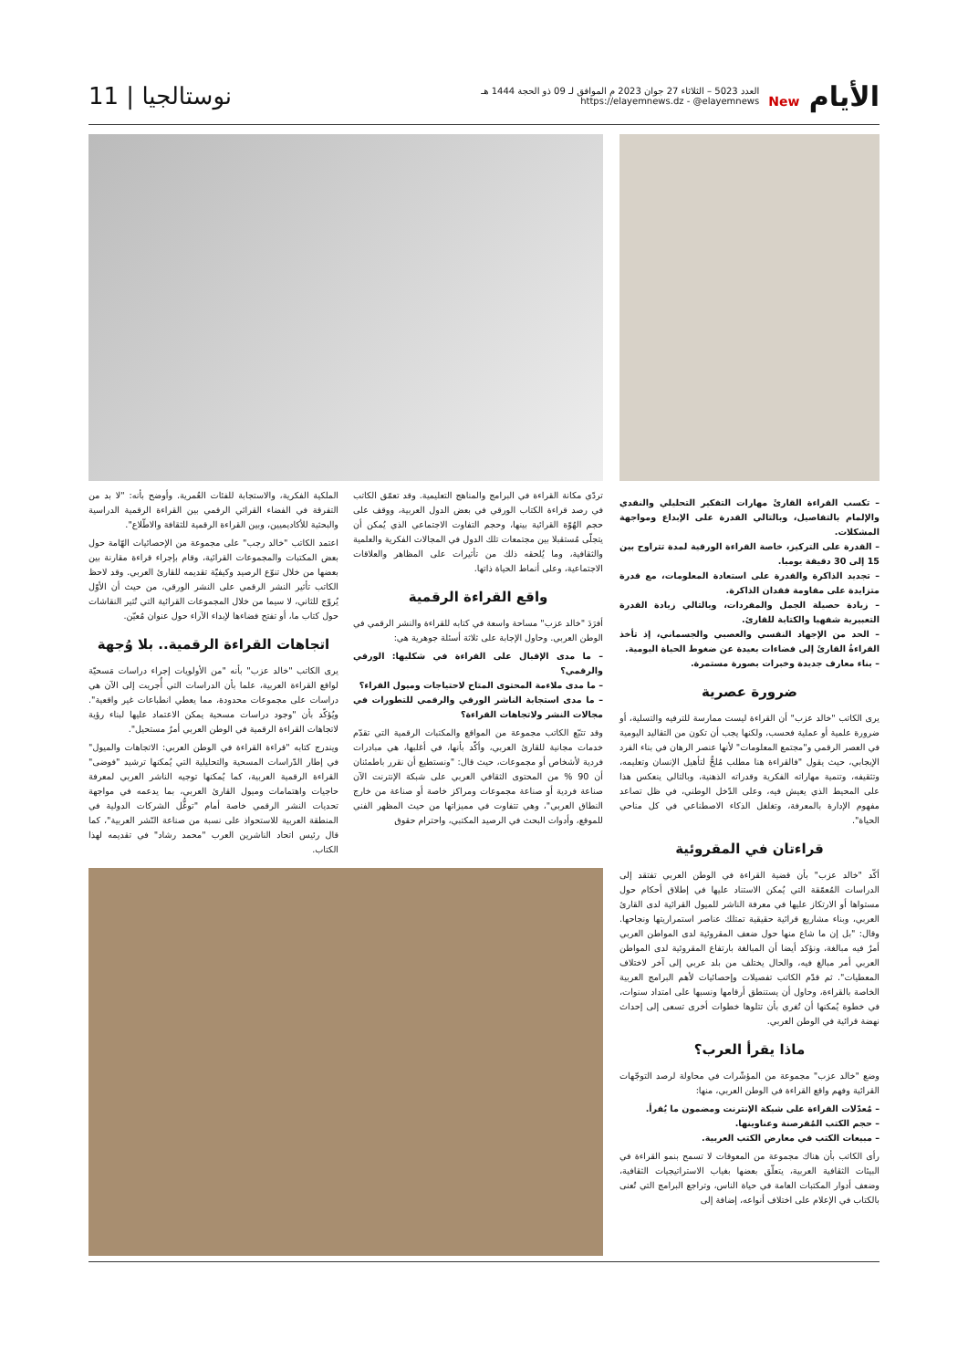الأيام New
العدد 5023 – الثلاثاء 27 جوان 2023 م الموافق لـ 09 ذو الحجة 1444 هـ
https://elayemnews.dz - @elayemnews
نوستالجيا | 11
– تكسب القراءة القارئَ مهارات التفكير التحليلي والنقدي والإلمام بالتفاصيل، وبالتالي القدرة على الإبداع ومواجهة المشكلات.
– القدرة على التركيز، خاصة القراءة الورقية لمدة تتراوح بين 15 إلى 30 دقيقة يوميا.
– تجديد الذاكرة والقدرة على استعادة المعلومات، مع قدرة متزايدة على مقاومة فقدان الذاكرة.
– زيادة حصيلة الجمل والمفردات، وبالتالي زيادة القدرة التعبيرية شفهيا والكتابة للقارئ.
– الحد من الإجهاد النفسي والعصبي والجسماني، إذ تأخذ القراءةُ القارئَ إلى فضاءات بعيدة عن ضغوط الحياة اليومية.
– بناء معارف جديدة وخبرات بصورة مستمرة.
ضرورة عصرية
يرى الكاتب "خالد عزب" أن القراءة ليست ممارسة للترفيه والتسلية، أو ضرورة علمية أو عملية فحسب، ولكنها يجب أن تكون من التقاليد اليومية في العصر الرقمي و"مجتمع المعلومات" لأنها عنصر الرهان في بناء الفرد الإيجابي، حيث يقول "فالقراءة هنا مطلب مُلحٌّ لتأهيل الإنسان وتعليمه، وتثقيفه، وتنمية مهاراته الفكرية وقدراته الذهنية، وبالتالي ينعكس هذا على المحيط الذي يعيش فيه، وعلى الدّخل الوطني، في ظل تصاعد مفهوم الإدارة بالمعرفة، وتغلغل الذكاء الاصطناعي في كل مناحي الحياة".
قراءتان في المقروئية
أكّد "خالد عزب" بأن قضية القراءة في الوطن العربي تفتقد إلى الدراسات المُعمّقة التي يُمكن الاستناد عليها في إطلاق أحكام حول مستواها أو الارتكاز عليها في معرفة الناشر للميول القرائية لدى القارئ العربي، وبناء مشاريع قرائية حقيقية تمتلك عناصر استمراريتها ونجاحها. وقال: "بل إن ما شاع منها حول ضعف المقروئية لدى المواطن العربي أمرٌ فيه مبالغة، ونؤكد أيضا أن المبالغة بارتفاع المقروئية لدى المواطن العربي أمر مبالغ فيه، والحال يختلف من بلد عربي إلى آخر لاختلاف المعطيات". ثم قدّم الكاتب تفصيلات وإحصائيات لأهم البرامج العربية الخاصة بالقراءة، وحاول أن يستنطق أرقامها ونسبها على امتداد سنوات، في خطوة يُمكنها أن تُغري بأن تتلوها خطوات أخرى تسعى إلى إحداث نهضة قرائية في الوطن العربي.
ماذا يقرأ العرب؟
وضع "خالد عزب" مجموعة من المؤشّرات في محاولة لرصد التوجّهات القرائية وفهم واقع القراءة في الوطن العربي، منها:
– مُعدّلات القراءة على شبكة الإنترنت ومضمون ما يُقرأ.
– حجم الكتب المُقرصنة وعناوينها.
– مبيعات الكتب في معارض الكتب العربية.
رأى الكاتب بأن هناك مجموعة من المعوقات لا تسمح بنمو القراءة في البيئات الثقافية العربية، يتعلّق بعضها بغياب الاستراتيجيات الثقافية، وضعف أدوار المكتبات العامة في حياة الناس، وتراجع البرامج التي تُعنى بالكتاب في الإعلام على اختلاف أنواعه، إضافة إلى
تردّي مكانة القراءة في البرامج والمناهج التعليمية. وقد تعمّق الكاتب في رصد قراءة الكتاب الورقي في بعض الدول العربية، ووقف على حجم الهُوّة القرائية بينها، وحجم التفاوت الاجتماعي الذي يُمكن أن يتجلّى مُستقبلا بين مجتمعات تلك الدول في المجالات الفكرية والعلمية والثقافية، وما يُلحقه ذلك من تأثيرات على المظاهر والعلاقات الاجتماعية، وعلى أنماط الحياة ذاتها.
واقع القراءة الرقمية
أفرَدَ "خالد عزب" مساحة واسعة في كتابه للقراءة والنشر الرقمي في الوطن العربي. وحاول الإجابة على ثلاثة أسئلة جوهرية هي:
– ما مدى الإقبال على القراءة في شكليها: الورقي والرقمي؟
– ما مدى ملاءمة المحتوى المتاح لاحتياجات وميول القراء؟
– ما مدى استجابة الناشر الورقي والرقمي للتطورات في مجالات النشر ولاتجاهات القراءة؟
وقد تتبّع الكاتب مجموعة من المواقع والمكتبات الرقمية التي تقدّم خدمات مجانية للقارئ العربي، وأكّد بأنها، في أغلبها، هي مبادرات فردية لأشخاص أو مجموعات، حيث قال: "ونستطيع أن نقرر باطمئنان أن 90 % من المحتوى الثقافي العربي على شبكة الإنترنت الآن صناعة فردية أو صناعة مجموعات ومراكز خاصة أو صناعة من خارج النطاق العربي"، وهي تتفاوت في مميزاتها من حيث المظهر الفني للموقع، وأدوات البحث في الرصيد المكتبي، واحترام حقوق
الملكية الفكرية، والاستجابة للفئات العُمرية. وأوضح بأنه: "لا بد من التفرقة في الفضاء القرائي الرقمي بين القراءة الرقمية الدراسية والبحثية للأكاديميين، وبين القراءة الرقمية للثقافة والاطّلاع".
اعتمد الكاتب "خالد رجب" على مجموعة من الإحصائيات الهّامة حول بعض المكتبات والمجموعات القرائية، وقام بإجراء قراءة مقارنة بين بعضها من خلال تنوّع الرصيد وكيفيّة تقديمه للقارئ العربي. وقد لاحظ الكاتب تأثير النشر الرقمي على النشر الورقي، من حيث أن الأوّل يُروّج للثاني، لا سيما من خلال المجموعات القرائية التي تُثير النقاشات حول كتاب ما، أو تفتح فضاءها لإبداء الآراء حول عنوان مُعيّن.
اتجاهات القراءة الرقمية.. بلا وُجهة
يرى الكاتب "خالد عزب" بأنه "من الأولويات إجراء دراسات مَسحيّة لواقع القراءة العربية، علما بأن الدراسات التي أُجريت إلى الآن هي دراسات على مجموعات محدودة، مما يعطي انطباعات غير واقعية". ويُؤكّد بأن "وجود دراسات مسحية يمكن الاعتماد عليها لبناء رؤية لاتجاهات القراءة الرقمية في الوطن العربي أمرٌ مستحيل".
ويندرج كتابه "قراءة القراءة في الوطن العربي: الاتجاهات والميول" في إطار الدّراسات المسحية والتحليلية التي يُمكنها ترشيد "فوضى" القراءة الرقمية العربية، كما يُمكنها توجيه الناشر العربي لمعرفة حاجيات واهتمامات وميول القارئ العربي، بما يدعمه في مواجهة تحديات النشر الرقمي خاصة أمام "توغُّل الشركات الدولية في المنطقة العربية للاستحواذ على نسبة من صناعة النّشر العربية"، كما قال رئيس اتحاد الناشرين العرب "محمد رشاد" في تقديمه لهذا الكتاب.